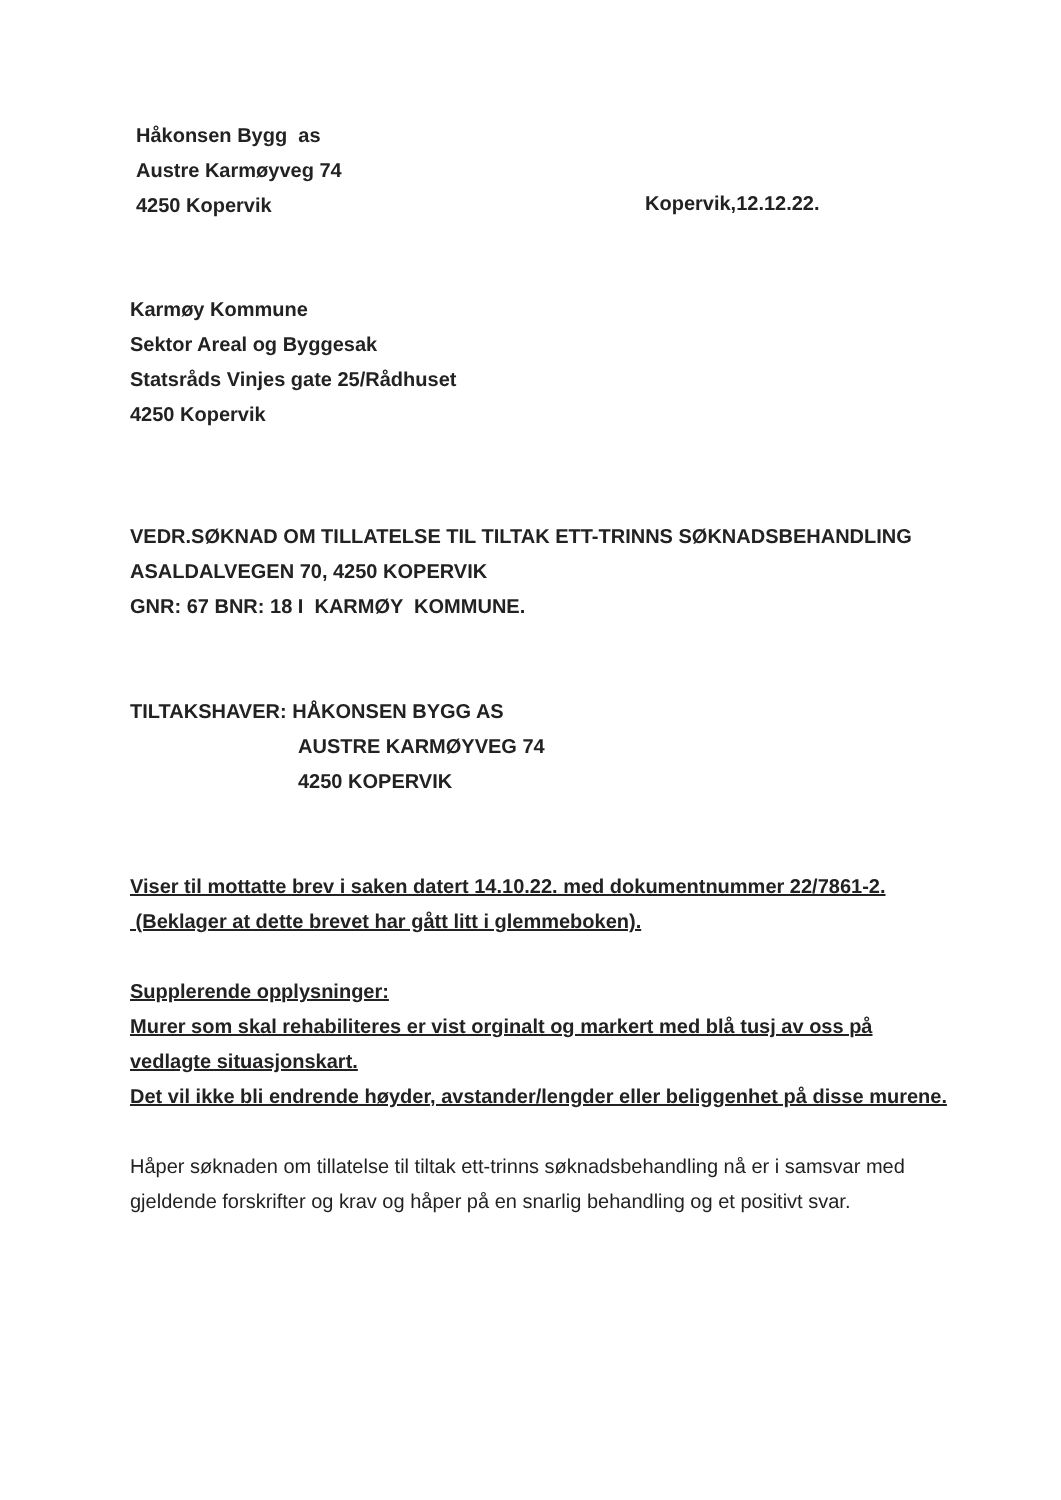Håkonsen Bygg as
Austre Karmøyveg 74
4250 Kopervik
Kopervik,12.12.22.
Karmøy Kommune
Sektor Areal og Byggesak
Statsråds Vinjes gate 25/Rådhuset
4250 Kopervik
VEDR.SØKNAD OM TILLATELSE TIL TILTAK ETT-TRINNS SØKNADSBEHANDLING
ASALDALVEGEN 70, 4250 KOPERVIK
GNR: 67 BNR: 18 I KARMØY KOMMUNE.
TILTAKSHAVER: HÅKONSEN BYGG AS
AUSTRE KARMØYVEG 74
4250 KOPERVIK
Viser til mottatte brev i saken datert 14.10.22. med dokumentnummer 22/7861-2. (Beklager at dette brevet har gått litt i glemmeboken).
Supplerende opplysninger:
Murer som skal rehabiliteres er vist orginalt og markert med blå tusj av oss på vedlagte situasjonskart.
Det vil ikke bli endrende høyder, avstander/lengder eller beliggenhet på disse murene.
Håper søknaden om tillatelse til tiltak ett-trinns søknadsbehandling nå er i samsvar med gjeldende forskrifter og krav og håper på en snarlig behandling og et positivt svar.